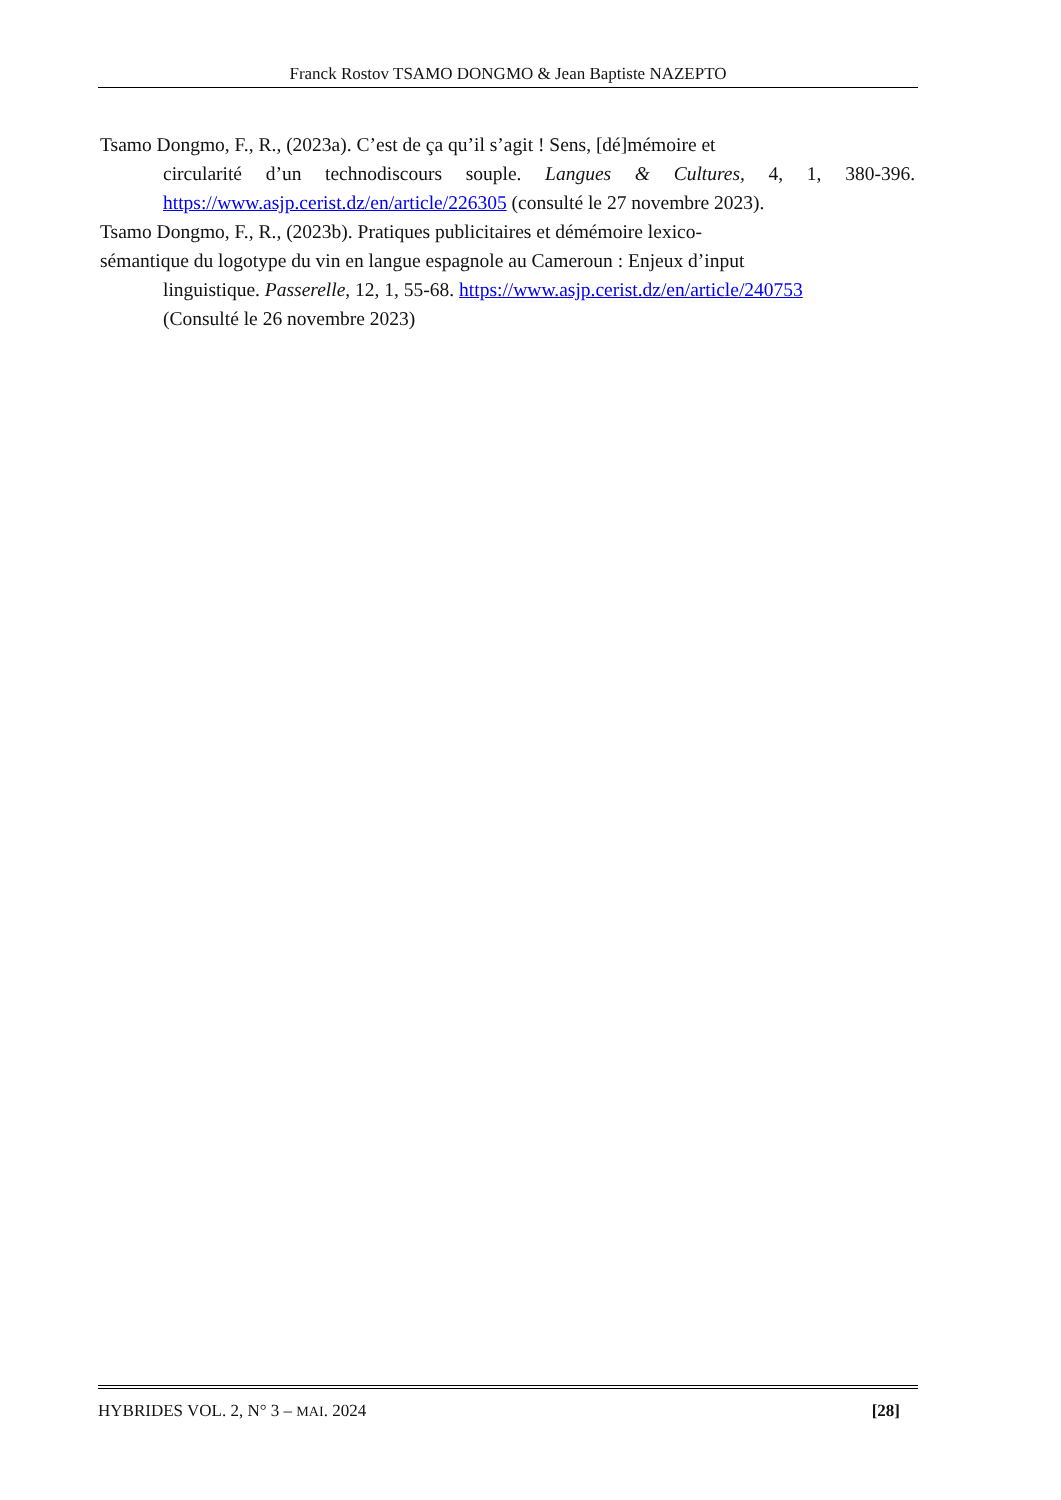Franck Rostov TSAMO DONGMO & Jean Baptiste NAZEPTO
Tsamo Dongmo, F., R., (2023a). C’est de ça qu’il s’agit ! Sens, [dé]mémoire et
circularité d’un technodiscours souple. Langues & Cultures, 4, 1, 380-396. https://www.asjp.cerist.dz/en/article/226305 (consulté le 27 novembre 2023).
Tsamo Dongmo, F., R., (2023b). Pratiques publicitaires et démémoire lexico-
sémantique du logotype du vin en langue espagnole au Cameroun : Enjeux d’input
linguistique. Passerelle, 12, 1, 55-68. https://www.asjp.cerist.dz/en/article/240753
(Consulté le 26 novembre 2023)
HYBRIDES VOL. 2, N° 3 – MAI. 2024 [28]